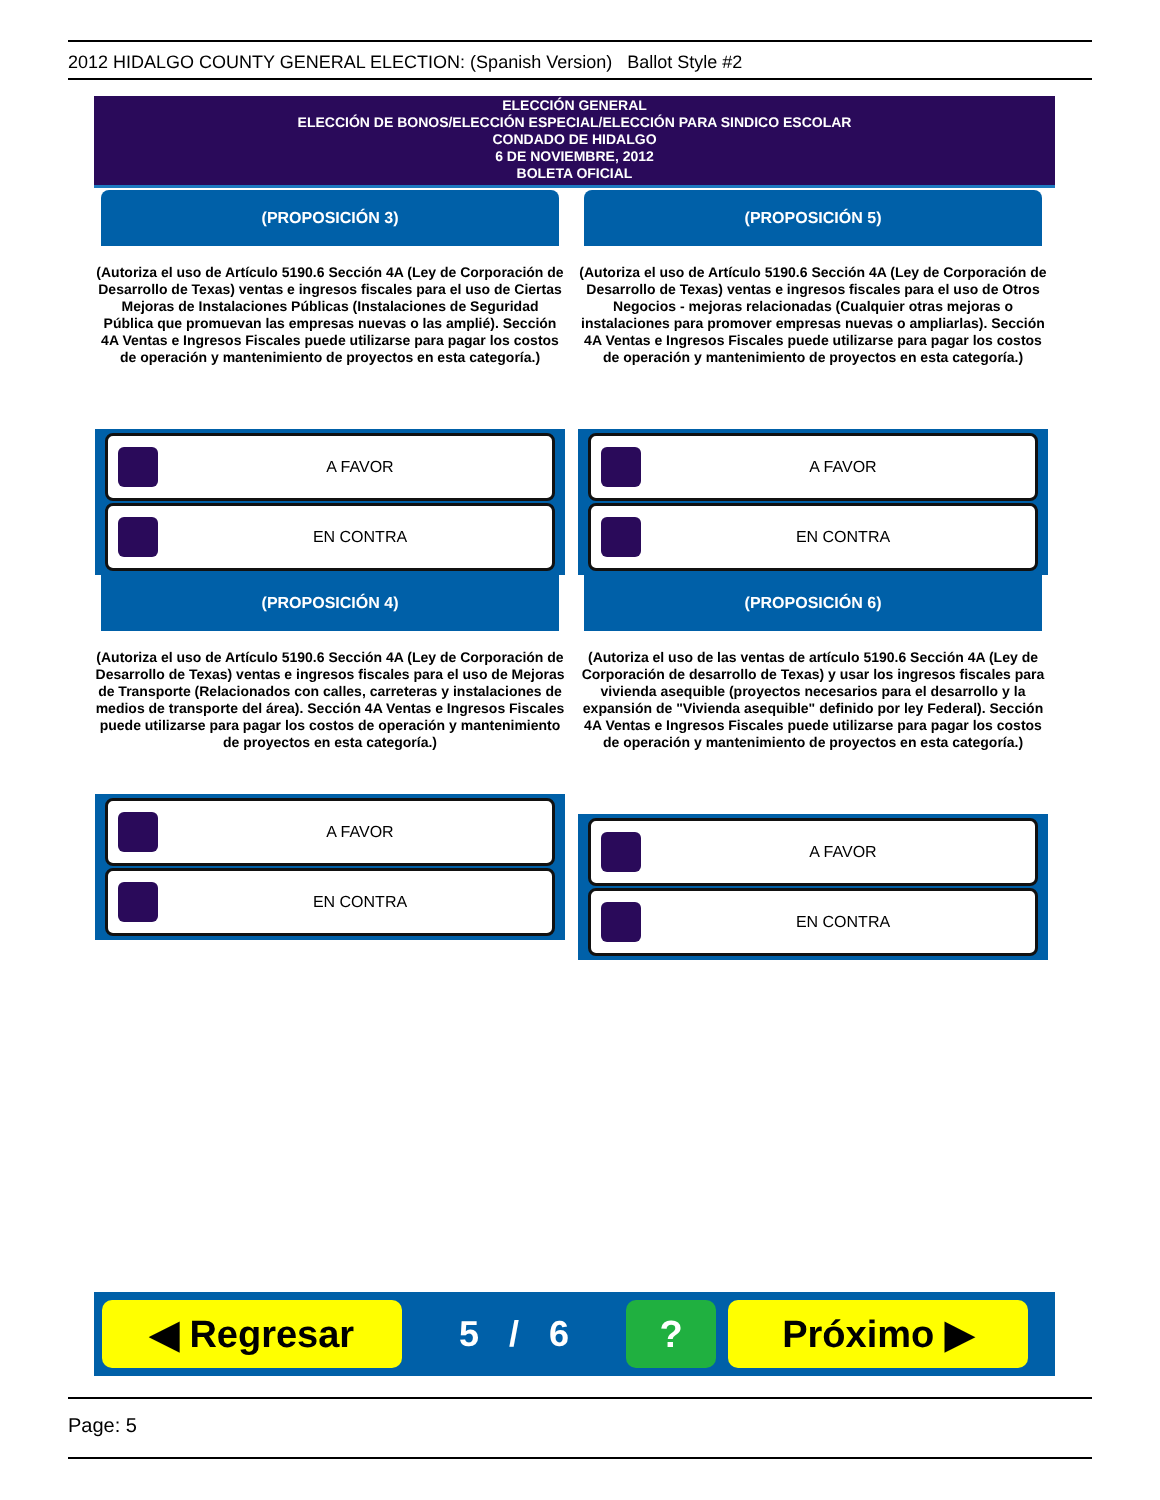2012 HIDALGO COUNTY GENERAL ELECTION: (Spanish Version) Ballot Style #2
ELECCIÓN GENERAL
ELECCIÓN DE BONOS/ELECCIÓN ESPECIAL/ELECCIÓN PARA SINDICO ESCOLAR
CONDADO DE HIDALGO
6 DE NOVIEMBRE, 2012
BOLETA OFICIAL
(PROPOSICIÓN 3)
(Autoriza el uso de Artículo 5190.6 Sección 4A (Ley de Corporación de Desarrollo de Texas) ventas e ingresos fiscales para el uso de Ciertas Mejoras de Instalaciones Públicas (Instalaciones de Seguridad Pública que promuevan las empresas nuevas o las amplié). Sección 4A Ventas e Ingresos Fiscales puede utilizarse para pagar los costos de operación y mantenimiento de proyectos en esta categoría.)
A FAVOR
EN CONTRA
(PROPOSICIÓN 4)
(Autoriza el uso de Artículo 5190.6 Sección 4A (Ley de Corporación de Desarrollo de Texas) ventas e ingresos fiscales para el uso de Mejoras de Transporte (Relacionados con calles, carreteras y instalaciones de medios de transporte del área). Sección 4A Ventas e Ingresos Fiscales puede utilizarse para pagar los costos de operación y mantenimiento de proyectos en esta categoría.)
A FAVOR
EN CONTRA
(PROPOSICIÓN 5)
(Autoriza el uso de Artículo 5190.6 Sección 4A (Ley de Corporación de Desarrollo de Texas) ventas e ingresos fiscales para el uso de Otros Negocios - mejoras relacionadas (Cualquier otras mejoras o instalaciones para promover empresas nuevas o ampliarlas). Sección 4A Ventas e Ingresos Fiscales puede utilizarse para pagar los costos de operación y mantenimiento de proyectos en esta categoría.)
A FAVOR
EN CONTRA
(PROPOSICIÓN 6)
(Autoriza el uso de las ventas de artículo 5190.6 Sección 4A (Ley de Corporación de desarrollo de Texas) y usar los ingresos fiscales para vivienda asequible (proyectos necesarios para el desarrollo y la expansión de "Vivienda asequible" definido por ley Federal). Sección 4A Ventas e Ingresos Fiscales puede utilizarse para pagar los costos de operación y mantenimiento de proyectos en esta categoría.)
A FAVOR
EN CONTRA
◀ Regresar
5 / 6
? Próximo ▶
Page: 5